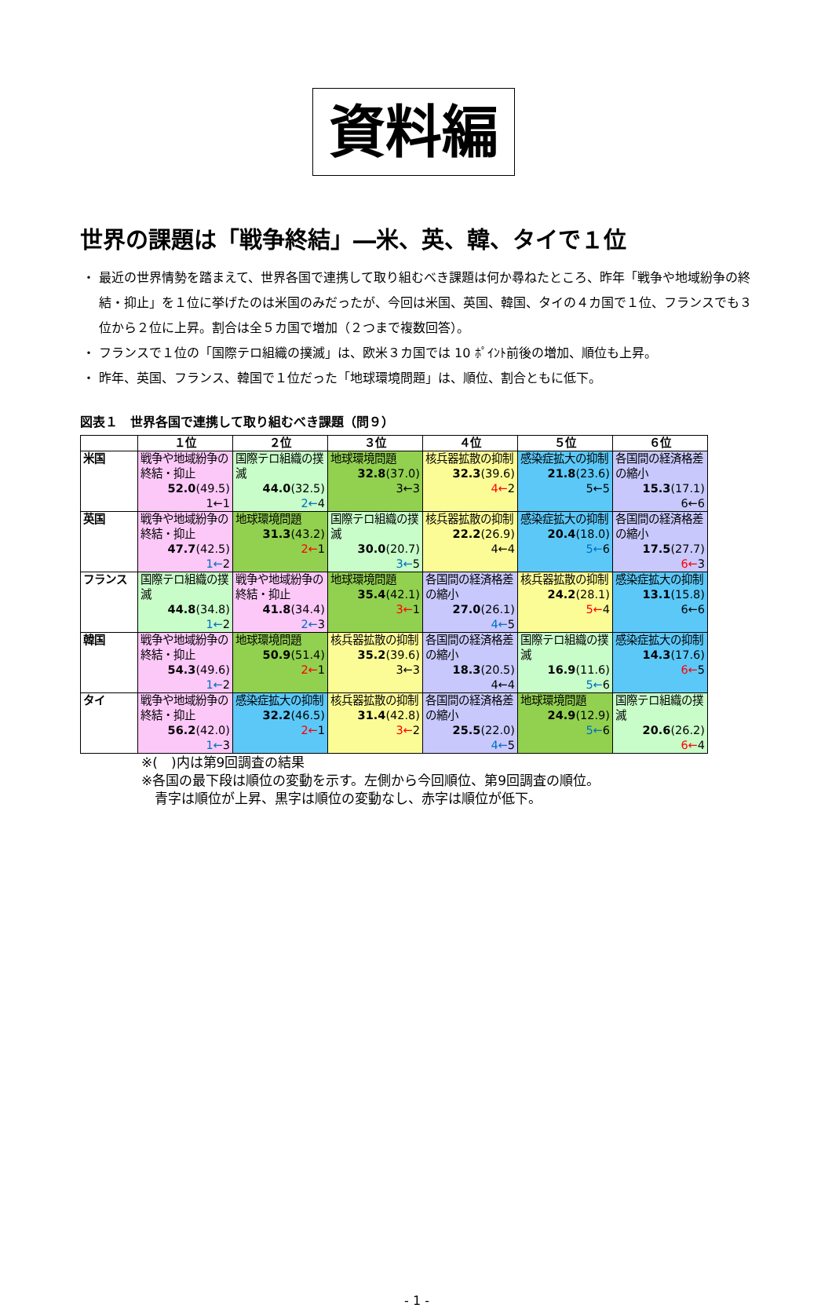資料編
世界の課題は「戦争終結」―米、英、韓、タイで１位
最近の世界情勢を踏まえて、世界各国で連携して取り組むべき課題は何か尋ねたところ、昨年「戦争や地域紛争の終結・抑止」を１位に挙げたのは米国のみだったが、今回は米国、英国、韓国、タイの４カ国で１位、フランスでも３位から２位に上昇。割合は全５カ国で増加（２つまで複数回答）。
フランスで１位の「国際テロ組織の撲滅」は、欧米３カ国では 10 ﾎﾟｲﾝﾄ前後の増加、順位も上昇。
昨年、英国、フランス、韓国で１位だった「地球環境問題」は、順位、割合ともに低下。
図表１　世界各国で連携して取り組むべき課題（問９）
| | １位 | ２位 | ３位 | ４位 | ５位 | ６位 |
| --- | --- | --- | --- | --- | --- | --- |
| 米国 | 戦争や地域紛争の終結・抑止 52.0 (49.5) 1←1 | 国際テロ組織の撲滅 44.0 (32.5) 2← 4 | 地球環境問題 32.8 (37.0) 3←3 | 核兵器拡散の抑制 32.3 (39.6) 4← 2 | 感染症拡大の抑制 21.8 (23.6) 5←5 | 各国間の経済格差の縮小 15.3 (17.1) 6←6 |
| 英国 | 戦争や地域紛争の終結・抑止 47.7 (42.5) 1← 2 | 地球環境問題 31.3 (43.2) 2← 1 | 国際テロ組織の撲滅 30.0 (20.7) 3← 5 | 核兵器拡散の抑制 22.2 (26.9) 4←4 | 感染症拡大の抑制 20.4 (18.0) 5← 6 | 各国間の経済格差の縮小 17.5 (27.7) 6← 3 |
| フランス | 国際テロ組織の撲滅 44.8 (34.8) 1← 2 | 戦争や地域紛争の終結・抑止 41.8 (34.4) 2← 3 | 地球環境問題 35.4 (42.1) 3← 1 | 各国間の経済格差の縮小 27.0 (26.1) 4← 5 | 核兵器拡散の抑制 24.2 (28.1) 5← 4 | 感染症拡大の抑制 13.1 (15.8) 6←6 |
| 韓国 | 戦争や地域紛争の終結・抑止 54.3 (49.6) 1← 2 | 地球環境問題 50.9 (51.4) 2← 1 | 核兵器拡散の抑制 35.2 (39.6) 3←3 | 各国間の経済格差の縮小 18.3 (20.5) 4←4 | 国際テロ組織の撲滅 16.9 (11.6) 5← 6 | 感染症拡大の抑制 14.3 (17.6) 6← 5 |
| タイ | 戦争や地域紛争の終結・抑止 56.2 (42.0) 1← 3 | 感染症拡大の抑制 32.2 (46.5) 2← 1 | 核兵器拡散の抑制 31.4 (42.8) 3← 2 | 各国間の経済格差の縮小 25.5 (22.0) 4← 5 | 地球環境問題 24.9 (12.9) 5← 6 | 国際テロ組織の撲滅 20.6 (26.2) 6← 4 |
※(　)内は第9回調査の結果
※各国の最下段は順位の変動を示す。左側から今回順位、第9回調査の順位。
　青字は順位が上昇、黒字は順位の変動なし、赤字は順位が低下。
- 1 -